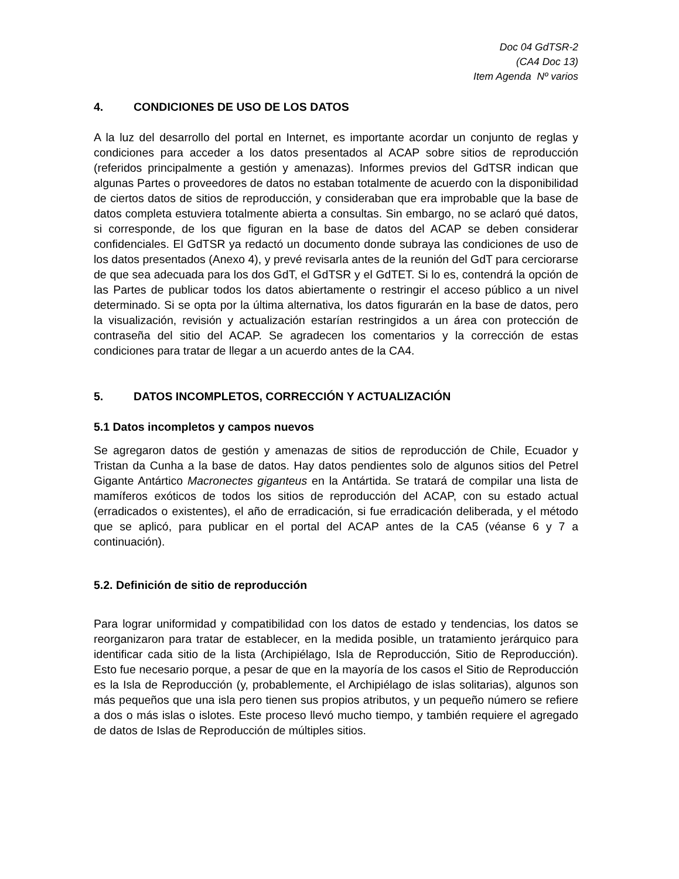Doc 04 GdTSR-2
(CA4 Doc 13)
Item Agenda Nº varios
4. CONDICIONES DE USO DE LOS DATOS
A la luz del desarrollo del portal en Internet, es importante acordar un conjunto de reglas y condiciones para acceder a los datos presentados al ACAP sobre sitios de reproducción (referidos principalmente a gestión y amenazas). Informes previos del GdTSR indican que algunas Partes o proveedores de datos no estaban totalmente de acuerdo con la disponibilidad de ciertos datos de sitios de reproducción, y consideraban que era improbable que la base de datos completa estuviera totalmente abierta a consultas. Sin embargo, no se aclaró qué datos, si corresponde, de los que figuran en la base de datos del ACAP se deben considerar confidenciales. El GdTSR ya redactó un documento donde subraya las condiciones de uso de los datos presentados (Anexo 4), y prevé revisarla antes de la reunión del GdT para cerciorarse de que sea adecuada para los dos GdT, el GdTSR y el GdTET. Si lo es, contendrá la opción de las Partes de publicar todos los datos abiertamente o restringir el acceso público a un nivel determinado. Si se opta por la última alternativa, los datos figurarán en la base de datos, pero la visualización, revisión y actualización estarían restringidos a un área con protección de contraseña del sitio del ACAP. Se agradecen los comentarios y la corrección de estas condiciones para tratar de llegar a un acuerdo antes de la CA4.
5. DATOS INCOMPLETOS, CORRECCIÓN Y ACTUALIZACIÓN
5.1 Datos incompletos y campos nuevos
Se agregaron datos de gestión y amenazas de sitios de reproducción de Chile, Ecuador y Tristan da Cunha a la base de datos. Hay datos pendientes solo de algunos sitios del Petrel Gigante Antártico Macronectes giganteus en la Antártida. Se tratará de compilar una lista de mamíferos exóticos de todos los sitios de reproducción del ACAP, con su estado actual (erradicados o existentes), el año de erradicación, si fue erradicación deliberada, y el método que se aplicó, para publicar en el portal del ACAP antes de la CA5 (véanse 6 y 7 a continuación).
5.2. Definición de sitio de reproducción
Para lograr uniformidad y compatibilidad con los datos de estado y tendencias, los datos se reorganizaron para tratar de establecer, en la medida posible, un tratamiento jerárquico para identificar cada sitio de la lista (Archipiélago, Isla de Reproducción, Sitio de Reproducción). Esto fue necesario porque, a pesar de que en la mayoría de los casos el Sitio de Reproducción es la Isla de Reproducción (y, probablemente, el Archipiélago de islas solitarias), algunos son más pequeños que una isla pero tienen sus propios atributos, y un pequeño número se refiere a dos o más islas o islotes. Este proceso llevó mucho tiempo, y también requiere el agregado de datos de Islas de Reproducción de múltiples sitios.